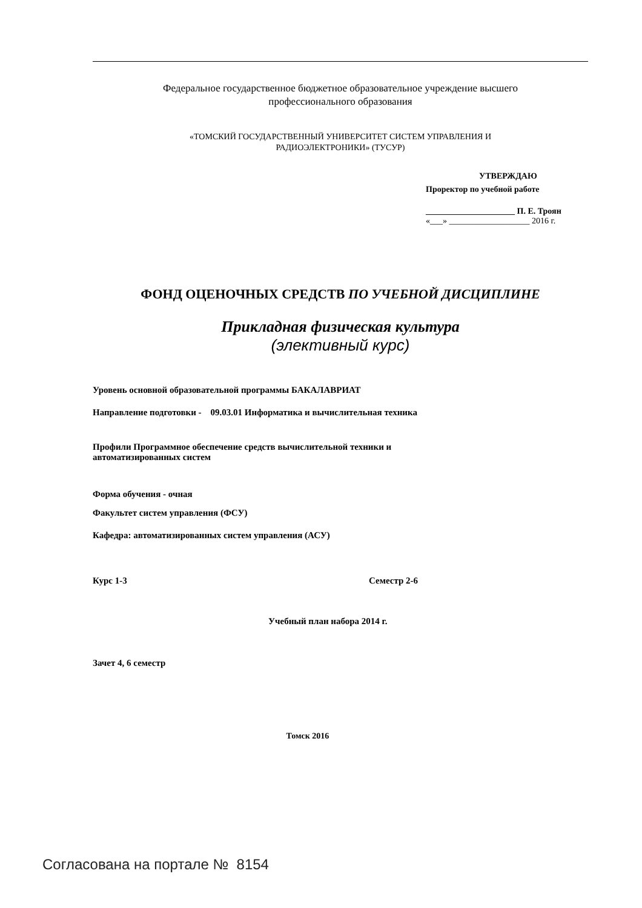Федеральное государственное бюджетное образовательное учреждение высшего
профессионального образования
«ТОМСКИЙ ГОСУДАРСТВЕННЫЙ УНИВЕРСИТЕТ СИСТЕМ УПРАВЛЕНИЯ И
РАДИОЭЛЕКТРОНИКИ» (ТУСУР)
УТВЕРЖДАЮ
Проректор по учебной работе
_____________________ П. Е. Троян
«___» ___________________ 2016 г.
ФОНД ОЦЕНОЧНЫХ СРЕДСТВ ПО УЧЕБНОЙ ДИСЦИПЛИНЕ
Прикладная физическая культура
(элективный курс)
Уровень основной образовательной программы БАКАЛАВРИАТ
Направление подготовки - 09.03.01 Информатика и вычислительная техника
Профили Программное обеспечение средств вычислительной техники и
автоматизированных систем
Форма обучения - очная
Факультет систем управления (ФСУ)
Кафедра: автоматизированных систем управления (АСУ)
Курс 1-3 Семестр 2-6
Учебный план набора 2014 г.
Зачет 4, 6 семестр
Томск 2016
Согласована на портале № 8154